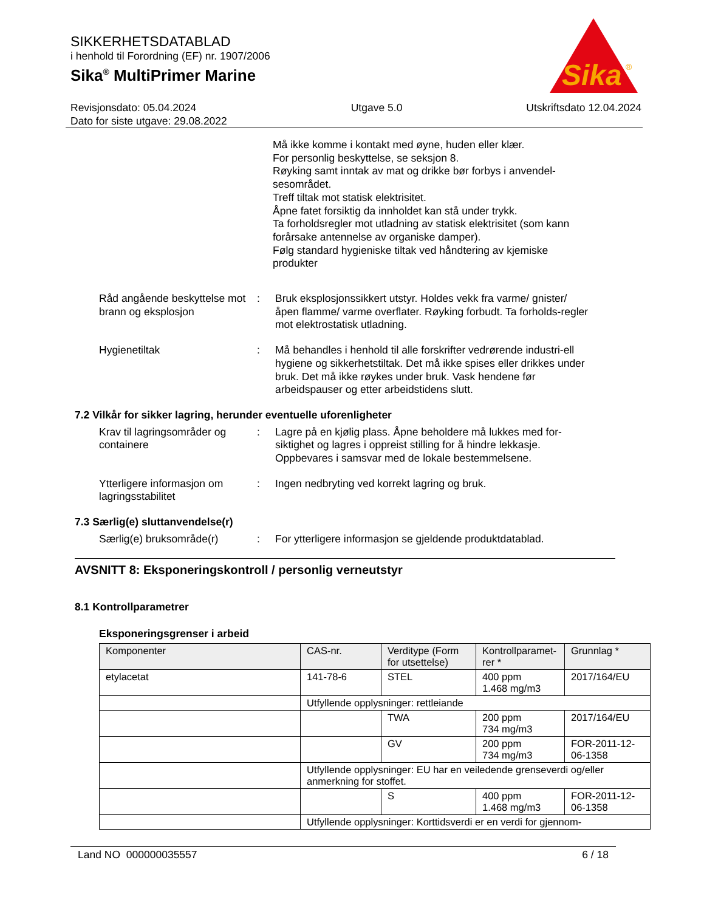Sika
®
SIKKERHETSDATABLAD
i henhold til Forordning (EF) nr. 1907/2006
Sika<sup>®</sup> MultiPrimer Marine
Revisjonsdato: 05.04.2024
Dato for siste utgave: 29.08.2022
Utgave 5.0 Utskriftsdato 12.04.2024
Må ikke komme i kontakt med øyne, huden eller klær.
For personlig beskyttelse, se seksjon 8.
Røyking samt inntak av mat og drikke bør forbys i anvendel-sesområdet.
Treff tiltak mot statisk elektrisitet.
Åpne fatet forsiktig da innholdet kan stå under trykk.
Ta forholdsregler mot utladning av statisk elektrisitet (som kann forårsake antennelse av organiske damper).
Følg standard hygieniske tiltak ved håndtering av kjemiske produkter
Råd angående beskyttelse mot brann og eksplosjon
: Bruk eksplosjonssikkert utstyr. Holdes vekk fra varme/ gnister/ åpen flamme/ varme overflater. Røyking forbudt. Ta forholds-regler mot elektrostatisk utladning.
Hygienetiltak : Må behandles i henhold til alle forskrifter vedrørende industri-ell hygiene og sikkerhetstiltak. Det må ikke spises eller drikkes under bruk. Det må ikke røykes under bruk. Vask hendene før arbeidspauser og etter arbeidstidens slutt.
7.2 Vilkår for sikker lagring, herunder eventuelle uforenligheter
Krav til lagringsområder og containere
: Lagre på en kjølig plass. Åpne beholdere må lukkes med for-siktighet og lagres i oppreist stilling for å hindre lekkasje. Oppbevares i samsvar med de lokale bestemmelsene.
Ytterligere informasjon om lagringsstabilitet
: Ingen nedbryting ved korrekt lagring og bruk.
7.3 Særlig(e) sluttanvendelse(r)
Særlig(e) bruksområde(r) : For ytterligere informasjon se gjeldende produktdatablad.
AVSNITT 8: Eksponeringskontroll / personlig verneutstyr
8.1 Kontrollparametrer
Eksponeringsgrenser i arbeid
| Komponenter | CAS-nr. | Verditype (Form for utsettelse) | Kontrollparamet-rer * | Grunnlag * |
| --- | --- | --- | --- | --- |
| etylacetat | 141-78-6 | STEL | 400 ppm 1.468 mg/m3 | 2017/164/EU |
| | Utfyllende opplysninger: rettleiande | | | |
| | | TWA | 200 ppm 734 mg/m3 | 2017/164/EU |
| | | GV | 200 ppm 734 mg/m3 | FOR-2011-12-06-1358 |
| | Utfyllende opplysninger: EU har en veiledende grenseverdi og/eller anmerkning for stoffet. | | | |
| | | S | 400 ppm 1.468 mg/m3 | FOR-2011-12-06-1358 |
| | Utfyllende opplysninger: Korttidsverdi er en verdi for gjennom- | | | |
Land NO 000000035557 6 / 18